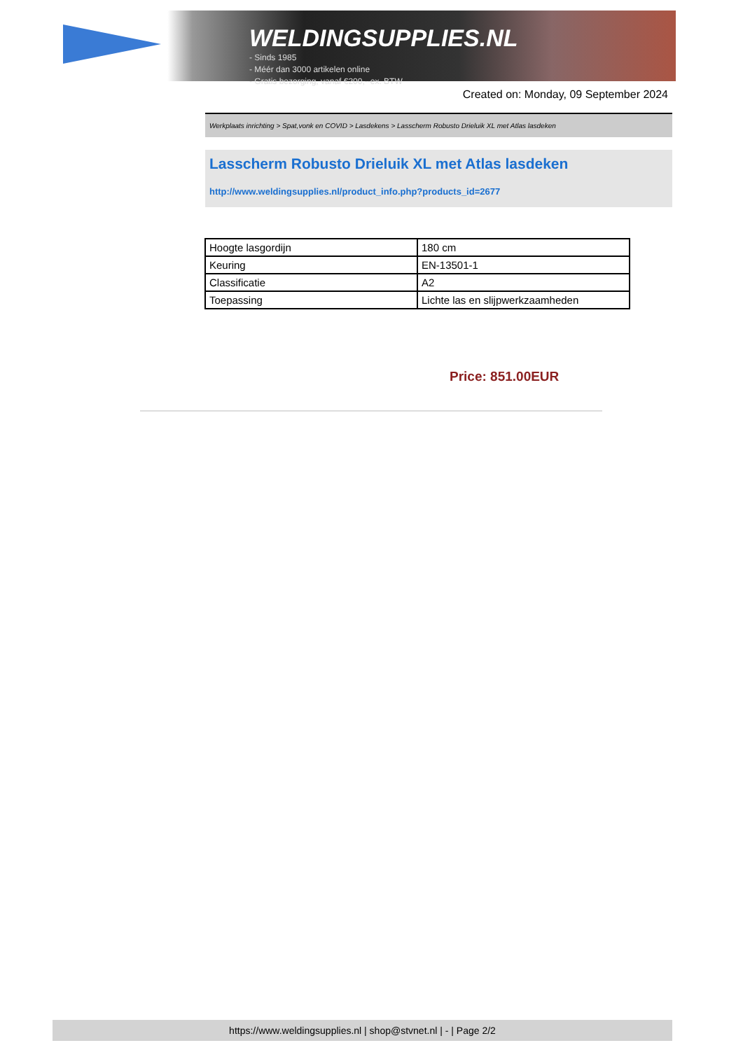WELDINGSUPPLIES.NL
- Sinds 1985
- Méér dan 3000 artikelen online
- Gratis bezorging, vanaf €200,--ex. BTW
Created on: Monday, 09 September 2024
Werkplaats inrichting > Spat,vonk en COVID > Lasdekens > Lasscherm Robusto Drieluik XL met Atlas lasdeken
Lasscherm Robusto Drieluik XL met Atlas lasdeken
http://www.weldingsupplies.nl/product_info.php?products_id=2677
| Hoogte lasgordijn | 180 cm |
| Keuring | EN-13501-1 |
| Classificatie | A2 |
| Toepassing | Lichte las en slijpwerkzaamheden |
Price: 851.00EUR
https://www.weldingsupplies.nl | shop@stvnet.nl | - | Page 2/2